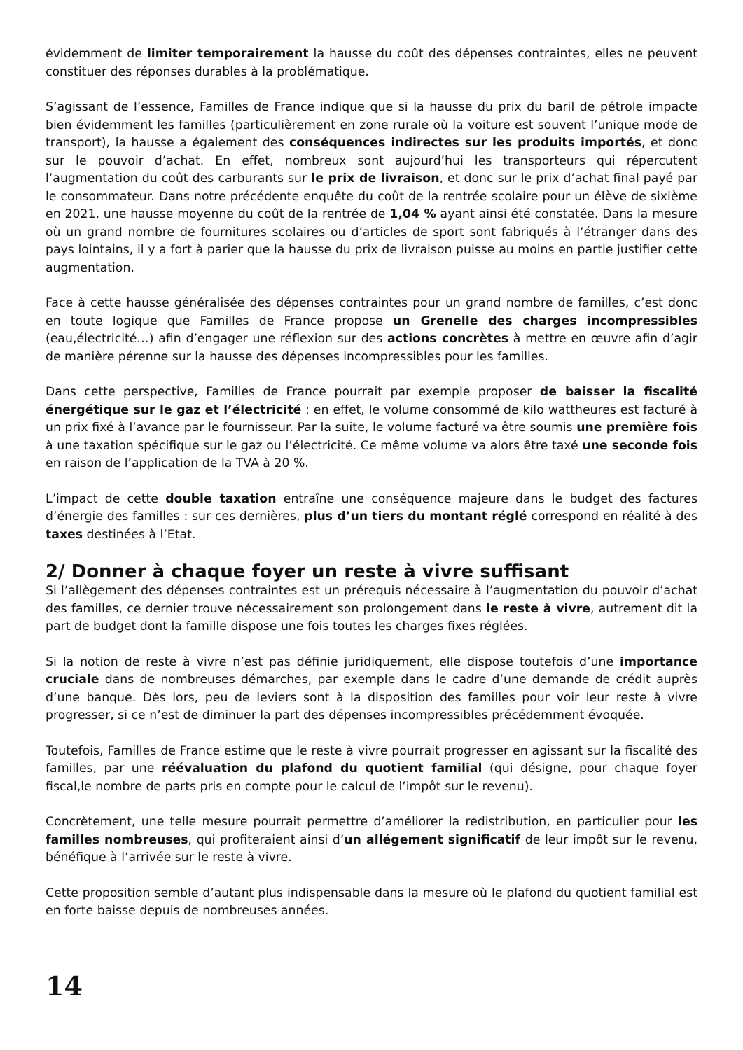évidemment de limiter temporairement la hausse du coût des dépenses contraintes, elles ne peuvent constituer des réponses durables à la problématique.
S’agissant de l’essence, Familles de France indique que si la hausse du prix du baril de pétrole impacte bien évidemment les familles (particulièrement en zone rurale où la voiture est souvent l’unique mode de transport), la hausse a également des conséquences indirectes sur les produits importés, et donc sur le pouvoir d’achat. En effet, nombreux sont aujourd’hui les transporteurs qui répercutent l’augmentation du coût des carburants sur le prix de livraison, et donc sur le prix d’achat final payé par le consommateur. Dans notre précédente enquête du coût de la rentrée scolaire pour un élève de sixième en 2021, une hausse moyenne du coût de la rentrée de 1,04 % ayant ainsi été constatée. Dans la mesure où un grand nombre de fournitures scolaires ou d’articles de sport sont fabriqués à l’étranger dans des pays lointains, il y a fort à parier que la hausse du prix de livraison puisse au moins en partie justifier cette augmentation.
Face à cette hausse généralisée des dépenses contraintes pour un grand nombre de familles, c’est donc en toute logique que Familles de France propose un Grenelle des charges incompressibles (eau,électricité…) afin d’engager une réflexion sur des actions concrètes à mettre en œuvre afin d’agir de manière pérenne sur la hausse des dépenses incompressibles pour les familles.
Dans cette perspective, Familles de France pourrait par exemple proposer de baisser la fiscalité énergétique sur le gaz et l’électricité : en effet, le volume consommé de kilo wattheures est facturé à un prix fixé à l’avance par le fournisseur. Par la suite, le volume facturé va être soumis une première fois à une taxation spécifique sur le gaz ou l’électricité. Ce même volume va alors être taxé une seconde fois en raison de l’application de la TVA à 20 %.
L’impact de cette double taxation entraîne une conséquence majeure dans le budget des factures d’énergie des familles : sur ces dernières, plus d’un tiers du montant réglé correspond en réalité à des taxes destinées à l’Etat.
2/ Donner à chaque foyer un reste à vivre suffisant
Si l’allègement des dépenses contraintes est un prérequis nécessaire à l’augmentation du pouvoir d’achat des familles, ce dernier trouve nécessairement son prolongement dans le reste à vivre, autrement dit la part de budget dont la famille dispose une fois toutes les charges fixes réglées.
Si la notion de reste à vivre n’est pas définie juridiquement, elle dispose toutefois d’une importance cruciale dans de nombreuses démarches, par exemple dans le cadre d’une demande de crédit auprès d’une banque. Dès lors, peu de leviers sont à la disposition des familles pour voir leur reste à vivre progresser, si ce n’est de diminuer la part des dépenses incompressibles précédemment évoquée.
Toutefois, Familles de France estime que le reste à vivre pourrait progresser en agissant sur la fiscalité des familles, par une réévaluation du plafond du quotient familial (qui désigne, pour chaque foyer fiscal,le nombre de parts pris en compte pour le calcul de l’impôt sur le revenu).
Concrètement, une telle mesure pourrait permettre d’améliorer la redistribution, en particulier pour les familles nombreuses, qui profiteraient ainsi d’un allégement significatif de leur impôt sur le revenu, bénéfique à l’arrivée sur le reste à vivre.
Cette proposition semble d’autant plus indispensable dans la mesure où le plafond du quotient familial est en forte baisse depuis de nombreuses années.
14